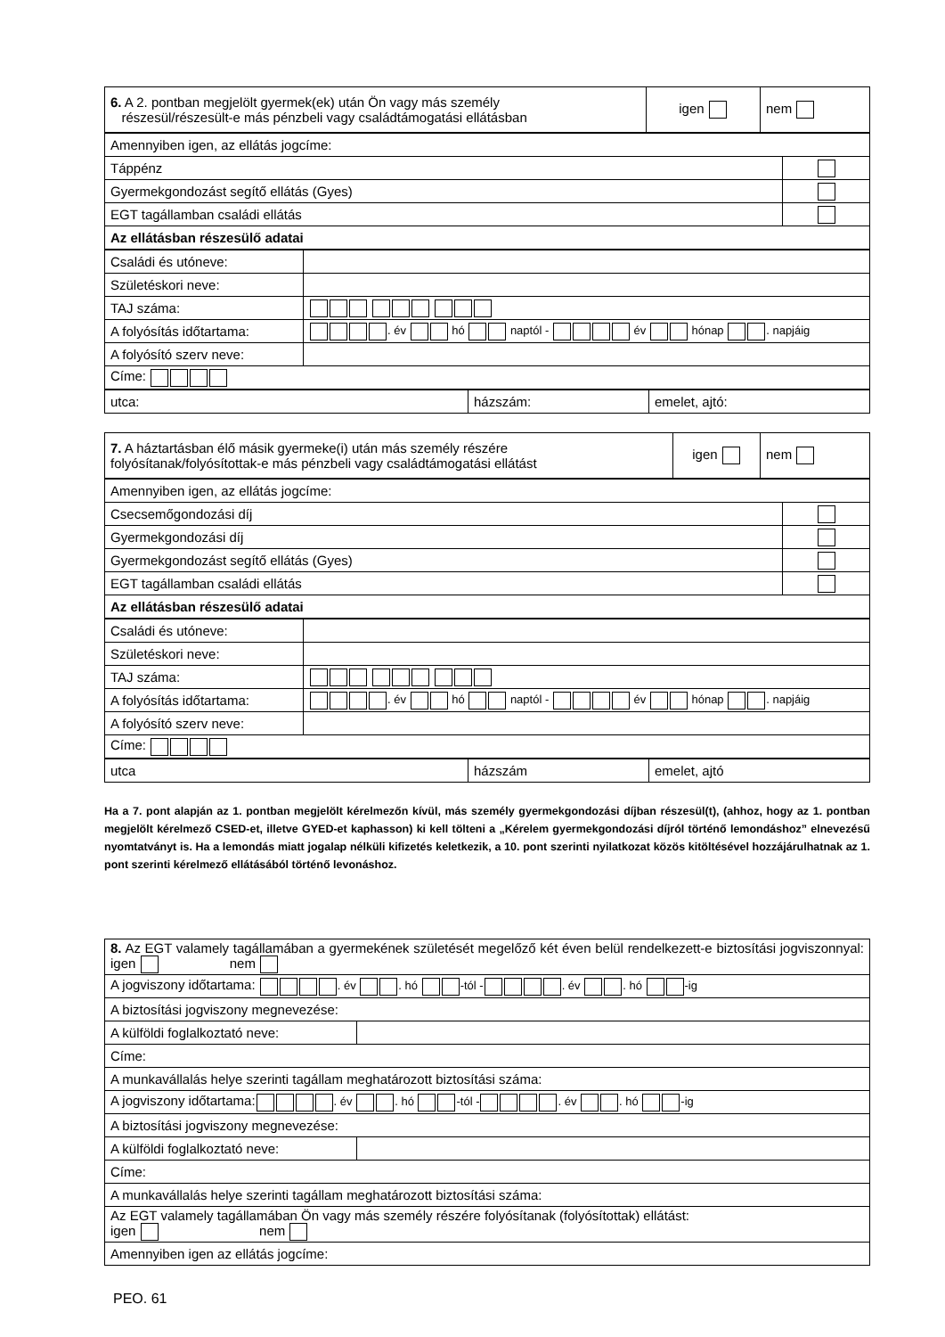| 6. A 2. pontban megjelölt gyermek(ek) után Ön vagy más személy részesül/részesült-e más pénzbeli vagy családtámogatási ellátásban | igen | nem |
| Amennyiben igen, az ellátás jogcíme: | |
| Táppénz | |
| Gyermekgondozást segítő ellátás (Gyes) | |
| EGT tagállamban családi ellátás | |
| Az ellátásban részesülő adatai | |
| Családi és utóneve: | |
| Születéskori neve: | |
| TAJ száma: | |
| A folyósítás időtartama: | . év hó naptól - év hónap . napjáig |
| A folyósító szerv neve: | |
| Címe: | |
| utca: | házszám: | emelet, ajtó: |
| 7. A háztartásban élő másik gyermeke(i) után más személy részére folyósítanak/folyósítottak-e más pénzbeli vagy családtámogatási ellátást | igen | nem |
| Amennyiben igen, az ellátás jogcíme: | |
| Csecsemőgondozási díj | |
| Gyermekgondozási díj | |
| Gyermekgondozást segítő ellátás (Gyes) | |
| EGT tagállamban családi ellátás | |
| Az ellátásban részesülő adatai | |
| Családi és utóneve: | |
| Születéskori neve: | |
| TAJ száma: | |
| A folyósítás időtartama: | . év hó naptól - év hónap . napjáig |
| A folyósító szerv neve: | |
| Címe: | |
| utca | házszám | emelet, ajtó |
Ha a 7. pont alapján az 1. pontban megjelölt kérelmezőn kívül, más személy gyermekgondozási díjban részesül(t), (ahhoz, hogy az 1. pontban megjelölt kérelmező CSED-et, illetve GYED-et kaphasson) ki kell tölteni a „Kérelem gyermekgondozási díjról történő lemondáshoz” elnevezésű nyomtatványt is. Ha a lemondás miatt jogalap nélküli kifizetés keletkezik, a 10. pont szerinti nyilatkozat közös kitöltésével hozzájárulhatnak az 1. pont szerinti kérelmező ellátásából történő levonáshoz.
| 8. Az EGT valamely tagállamában a gyermekének születését megelőző két éven belül rendelkezett-e biztosítási jogviszonnyal: igen nem | |
| A jogviszony időtartama: . év . hó -tól - . év . hó -ig | |
| A biztosítási jogviszony megnevezése: | |
| A külföldi foglalkoztató neve: | |
| Címe: | |
| A munkavállalás helye szerinti tagállam meghatározott biztosítási száma: | |
| A jogviszony időtartama: . év . hó -tól - . év . hó -ig | |
| A biztosítási jogviszony megnevezése: | |
| A külföldi foglalkoztató neve: | |
| Címe: | |
| A munkavállalás helye szerinti tagállam meghatározott biztosítási száma: | |
| Az EGT valamely tagállamában Ön vagy más személy részére folyósítanak (folyósítottak) ellátást: igen nem | |
| Amennyiben igen az ellátás jogcíme: | |
PEO. 61